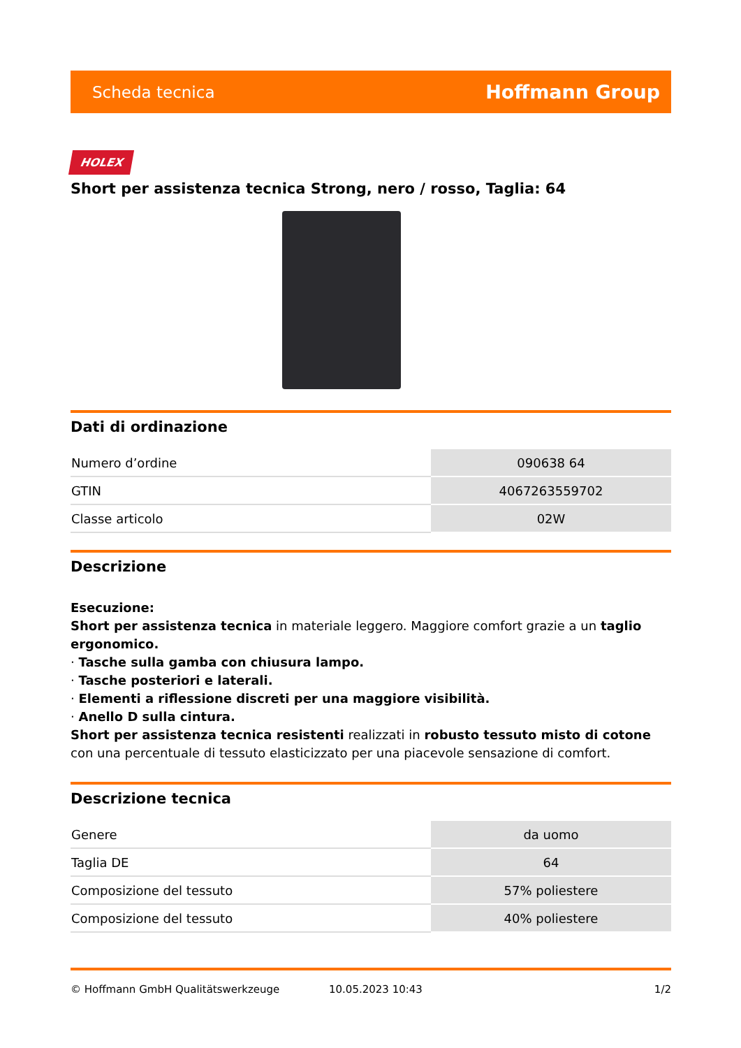Scheda tecnica Hoffmann Group
HOLEX
Short per assistenza tecnica Strong, nero / rosso, Taglia: 64
Dati di ordinazione
| Numero d’ordine | 090638 64 |
| GTIN | 4067263559702 |
| Classe articolo | 02W |
Descrizione
Esecuzione:
Short per assistenza tecnica in materiale leggero. Maggiore comfort grazie a un taglio ergonomico.
· Tasche sulla gamba con chiusura lampo.
· Tasche posteriori e laterali.
· Elementi a riflessione discreti per una maggiore visibilità.
· Anello D sulla cintura.
Short per assistenza tecnica resistenti realizzati in robusto tessuto misto di cotone con una percentuale di tessuto elasticizzato per una piacevole sensazione di comfort.
Descrizione tecnica
| Genere | da uomo |
| Taglia DE | 64 |
| Composizione del tessuto | 57% poliestere |
| Composizione del tessuto | 40% poliestere |
© Hoffmann GmbH Qualitätswerkzeuge 10.05.2023 10:43 1/2